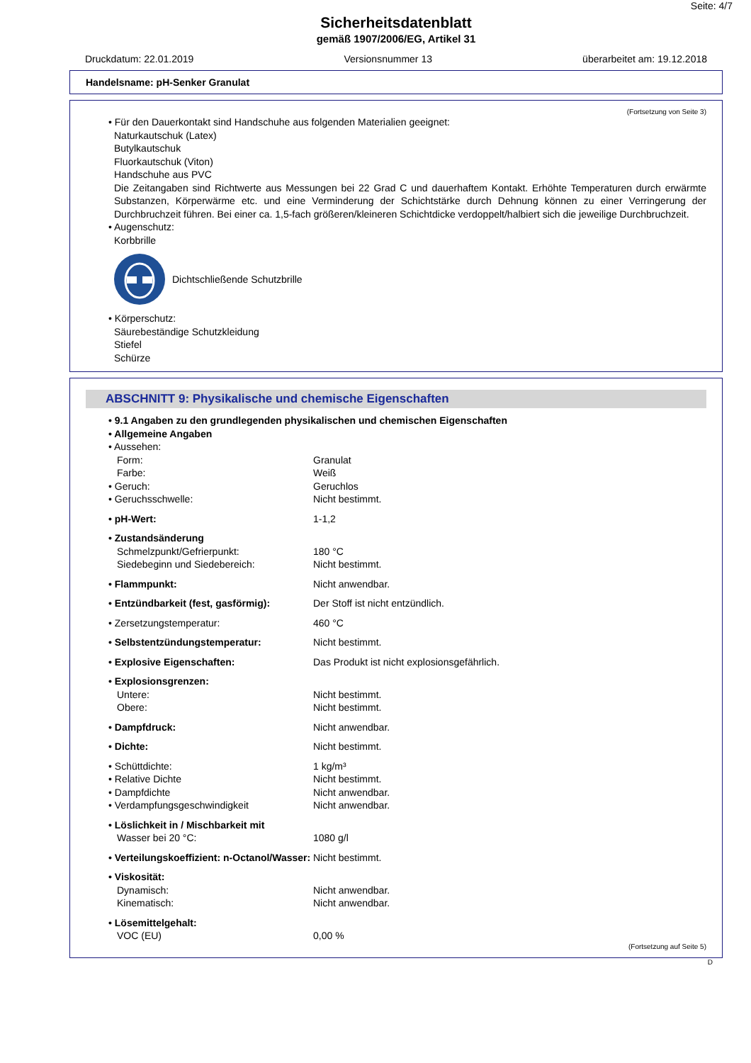Seite: 4/7
Sicherheitsdatenblatt
gemäß 1907/2006/EG, Artikel 31
Druckdatum: 22.01.2019 Versionsnummer 13 überarbeitet am: 19.12.2018
Handelsname: pH-Senker Granulat
(Fortsetzung von Seite 3)
• Für den Dauerkontakt sind Handschuhe aus folgenden Materialien geeignet:
Naturkautschuk (Latex)
Butylkautschuk
Fluorkautschuk (Viton)
Handschuhe aus PVC
Die Zeitangaben sind Richtwerte aus Messungen bei 22 Grad C und dauerhaftem Kontakt. Erhöhte Temperaturen durch erwärmte Substanzen, Körperwärme etc. und eine Verminderung der Schichtstärke durch Dehnung können zu einer Verringerung der Durchbruchzeit führen. Bei einer ca. 1,5-fach größeren/kleineren Schichtdicke verdoppelt/halbiert sich die jeweilige Durchbruchzeit.
• Augenschutz:
Korbbrille
Dichtschließende Schutzbrille
• Körperschutz:
Säurebeständige Schutzkleidung
Stiefel
Schürze
ABSCHNITT 9: Physikalische und chemische Eigenschaften
| • 9.1 Angaben zu den grundlegenden physikalischen und chemischen Eigenschaften | |
| • Allgemeine Angaben | |
| • Aussehen: | |
| Form: | Granulat |
| Farbe: | Weiß |
| • Geruch: | Geruchlos |
| • Geruchsschwelle: | Nicht bestimmt. |
| • pH-Wert: | 1-1,2 |
| • Zustandsänderung | |
| Schmelzpunkt/Gefrierpunkt: | 180 °C |
| Siedebeginn und Siedebereich: | Nicht bestimmt. |
| • Flammpunkt: | Nicht anwendbar. |
| • Entzündbarkeit (fest, gasförmig): | Der Stoff ist nicht entzündlich. |
| • Zersetzungstemperatur: | 460 °C |
| • Selbstentzündungstemperatur: | Nicht bestimmt. |
| • Explosive Eigenschaften: | Das Produkt ist nicht explosionsgefährlich. |
| • Explosionsgrenzen: | |
| Untere: | Nicht bestimmt. |
| Obere: | Nicht bestimmt. |
| • Dampfdruck: | Nicht anwendbar. |
| • Dichte: | Nicht bestimmt. |
| • Schüttdichte: | 1 kg/m³ |
| • Relative Dichte | Nicht bestimmt. |
| • Dampfdichte | Nicht anwendbar. |
| • Verdampfungsgeschwindigkeit | Nicht anwendbar. |
| • Löslichkeit in / Mischbarkeit mit | |
| Wasser bei 20 °C: | 1080 g/l |
| • Verteilungskoeffizient: n-Octanol/Wasser: | Nicht bestimmt. |
| • Viskosität: | |
| Dynamisch: | Nicht anwendbar. |
| Kinematisch: | Nicht anwendbar. |
| • Lösemittelgehalt: | |
| VOC (EU) | 0,00 % |
(Fortsetzung auf Seite 5)
D